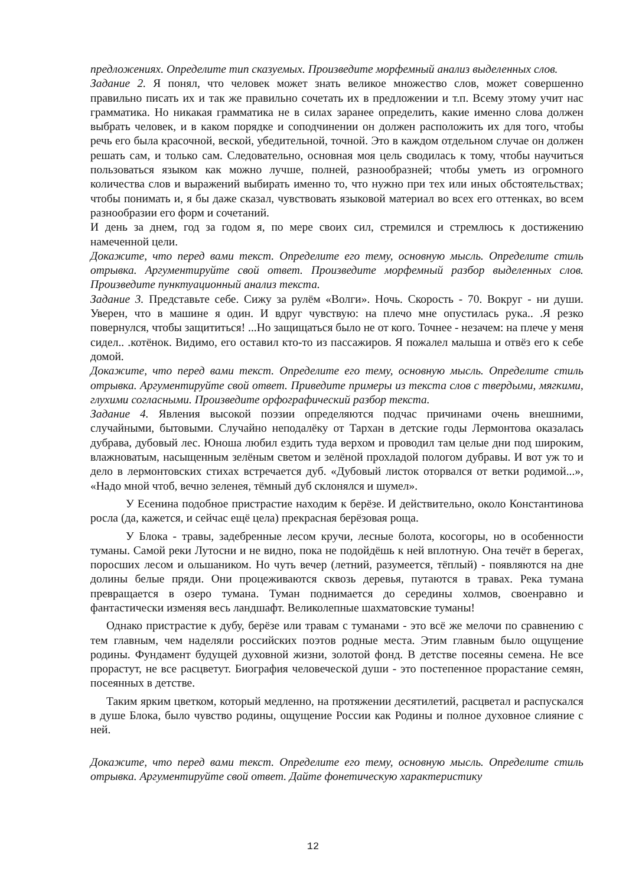предложениях. Определите тип сказуемых. Произведите морфемный анализ выделенных слов.
Задание 2. Я понял, что человек может знать великое множество слов, может совершенно правильно писать их и так же правильно сочетать их в предложении и т.п. Всему этому учит нас грамматика. Но никакая грамматика не в силах заранее определить, какие именно слова должен выбрать человек, и в каком порядке и соподчинении он должен расположить их для того, чтобы речь его была красочной, веской, убедительной, точной. Это в каждом отдельном случае он должен решать сам, и только сам. Следовательно, основная моя цель сводилась к тому, чтобы научиться пользоваться языком как можно лучше, полней, разнообразней; чтобы уметь из огромного количества слов и выражений выбирать именно то, что нужно при тех или иных обстоятельствах; чтобы понимать и, я бы даже сказал, чувствовать языковой материал во всех его оттенках, во всем разнообразии его форм и сочетаний.
И день за днем, год за годом я, по мере своих сил, стремился и стремлюсь к достижению намеченной цели.
Докажите, что перед вами текст. Определите его тему, основную мысль. Определите стиль отрывка. Аргументируйте свой ответ. Произведите морфемный разбор выделенных слов. Произведите пунктуационный анализ текста.
Задание 3. Представьте себе. Сижу за рулём «Волги». Ночь. Скорость - 70. Вокруг - ни души. Уверен, что в машине я один. И вдруг чувствую: на плечо мне опустилась рука.. .Я резко повернулся, чтобы защититься! ...Но защищаться было не от кого. Точнее - незачем: на плече у меня сидел.. .котёнок. Видимо, его оставил кто-то из пассажиров. Я пожалел малыша и отвёз его к себе домой.
Докажите, что перед вами текст. Определите его тему, основную мысль. Определите стиль отрывка. Аргументируйте свой ответ. Приведите примеры из текста слов с твердыми, мягкими, глухими согласными. Произведите орфографический разбор текста.
Задание 4. Явления высокой поэзии определяются подчас причинами очень внешними, случайными, бытовыми. Случайно неподалёку от Тархан в детские годы Лермонтова оказалась дубрава, дубовый лес. Юноша любил ездить туда верхом и проводил там целые дни под широким, влажноватым, насыщенным зелёным светом и зелёной прохладой пологом дубравы. И вот уж то и дело в лермонтовских стихах встречается дуб. «Дубовый листок оторвался от ветки родимой...», «Надо мной чтоб, вечно зеленея, тёмный дуб склонялся и шумел».
У Есенина подобное пристрастие находим к берёзе. И действительно, около Константинова росла (да, кажется, и сейчас ещё цела) прекрасная берёзовая роща.
У Блока - травы, задебренные лесом кручи, лесные болота, косогоры, но в особенности туманы. Самой реки Лутосни и не видно, пока не подойдёшь к ней вплотную. Она течёт в берегах, поросших лесом и ольшаником. Но чуть вечер (летний, разумеется, тёплый) - появляются на дне долины белые пряди. Они процеживаются сквозь деревья, путаются в травах. Река тумана превращается в озеро тумана. Туман поднимается до середины холмов, своенравно и фантастически изменяя весь ландшафт. Великолепные шахматовские туманы!
Однако пристрастие к дубу, берёзе или травам с туманами - это всё же мелочи по сравнению с тем главным, чем наделяли российских поэтов родные места. Этим главным было ощущение родины. Фундамент будущей духовной жизни, золотой фонд. В детстве посеяны семена. Не все прорастут, не все расцветут. Биография человеческой души - это постепенное прорастание семян, посеянных в детстве.
Таким ярким цветком, который медленно, на протяжении десятилетий, расцветал и распускался в душе Блока, было чувство родины, ощущение России как Родины и полное духовное слияние с ней.
Докажите, что перед вами текст. Определите его тему, основную мысль. Определите стиль отрывка. Аргументируйте свой ответ. Дайте фонетическую характеристику
12